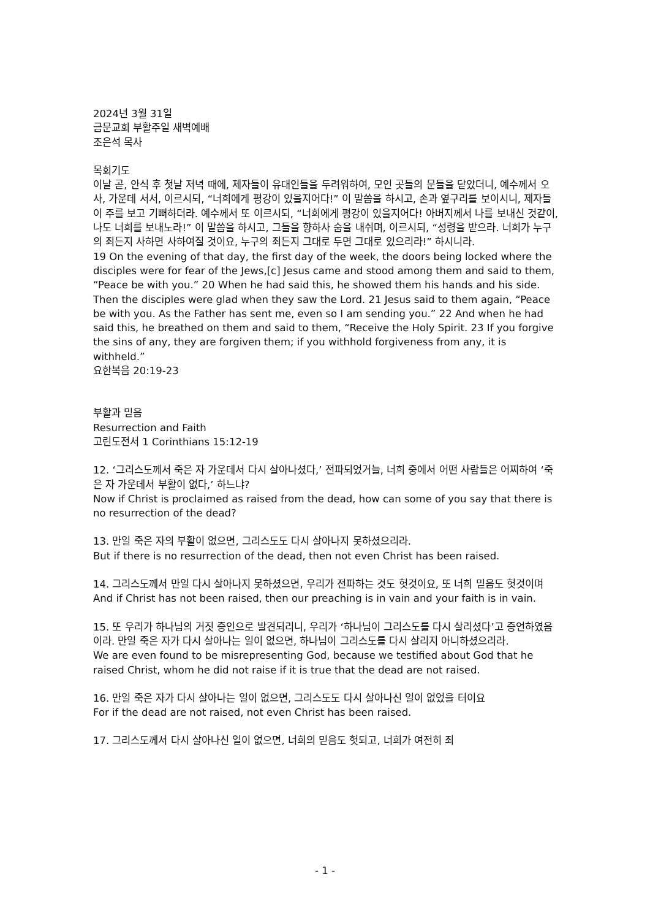2024년 3월 31일
금문교회 부활주일 새벽예배
조은석 목사
목회기도
이날 곧, 안식 후 첫날 저녁 때에, 제자들이 유대인들을 두려워하여, 모인 곳들의 문들을 닫았더니, 예수께서 오사, 가운데 서서, 이르시되, “너희에게 평강이 있을지어다!” 이 말씀을 하시고, 손과 옆구리를 보이시니, 제자들이 주를 보고 기뻐하더라. 예수께서 또 이르시되, “너희에게 평강이 있을지어다! 아버지께서 나를 보내신 것같이, 나도 너희를 보내노라!” 이 말씀을 하시고, 그들을 향하사 숨을 내쉬며, 이르시되, “성령을 받으라. 너희가 누구의 죄든지 사하면 사하여질 것이요, 누구의 죄든지 그대로 두면 그대로 있으리라!” 하시니라.
19 On the evening of that day, the first day of the week, the doors being locked where the disciples were for fear of the Jews,[c] Jesus came and stood among them and said to them, “Peace be with you.” 20 When he had said this, he showed them his hands and his side. Then the disciples were glad when they saw the Lord. 21 Jesus said to them again, “Peace be with you. As the Father has sent me, even so I am sending you.” 22 And when he had said this, he breathed on them and said to them, “Receive the Holy Spirit. 23 If you forgive the sins of any, they are forgiven them; if you withhold forgiveness from any, it is withheld.”
요한복음 20:19-23
부활과 믿음
Resurrection and Faith
고린도전서 1 Corinthians 15:12-19
12. ‘그리스도께서 죽은 자 가운데서 다시 살아나셨다,’ 전파되었거늘, 너희 중에서 어떤 사람들은 어찌하여 ‘죽은 자 가운데서 부활이 없다,’ 하느냐?
Now if Christ is proclaimed as raised from the dead, how can some of you say that there is no resurrection of the dead?
13. 만일 죽은 자의 부활이 없으면, 그리스도도 다시 살아나지 못하셨으리라.
But if there is no resurrection of the dead, then not even Christ has been raised.
14. 그리스도께서 만일 다시 살아나지 못하셨으면, 우리가 전파하는 것도 헛것이요, 또 너희 믿음도 헛것이며
And if Christ has not been raised, then our preaching is in vain and your faith is in vain.
15. 또 우리가 하나님의 거짓 증인으로 발견되리니, 우리가 ‘하나님이 그리스도를 다시 살리셨다’고 증언하였음이라. 만일 죽은 자가 다시 살아나는 일이 없으면, 하나님이 그리스도를 다시 살리지 아니하셨으리라.
We are even found to be misrepresenting God, because we testified about God that he raised Christ, whom he did not raise if it is true that the dead are not raised.
16. 만일 죽은 자가 다시 살아나는 일이 없으면, 그리스도도 다시 살아나신 일이 없었을 터이요
For if the dead are not raised, not even Christ has been raised.
17. 그리스도께서 다시 살아나신 일이 없으면, 너희의 믿음도 헛되고, 너희가 여전히 죄
- 1 -